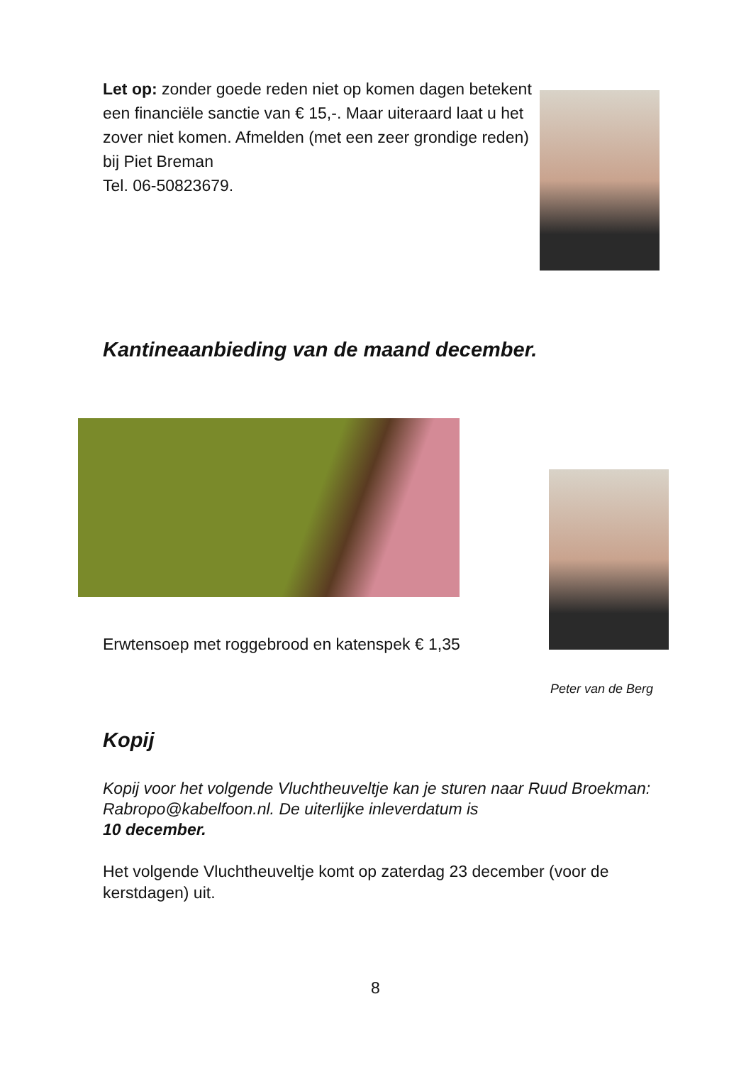Let op: zonder goede reden niet op komen dagen betekent een financiële sanctie van € 15,-. Maar uiteraard laat u het zover niet komen. Afmelden (met een zeer grondige reden) bij Piet Breman
Tel. 06-50823679.
Kantineaanbieding van de maand december.
Erwtensoep met roggebrood en katenspek € 1,35
Peter van de Berg
Kopij
Kopij voor het volgende Vluchtheuveltje kan je sturen naar Ruud Broekman: Rabropo@kabelfoon.nl. De uiterlijke inleverdatum is
10 december.
Het volgende Vluchtheuveltje komt op zaterdag 23 december (voor de kerstdagen) uit.
8